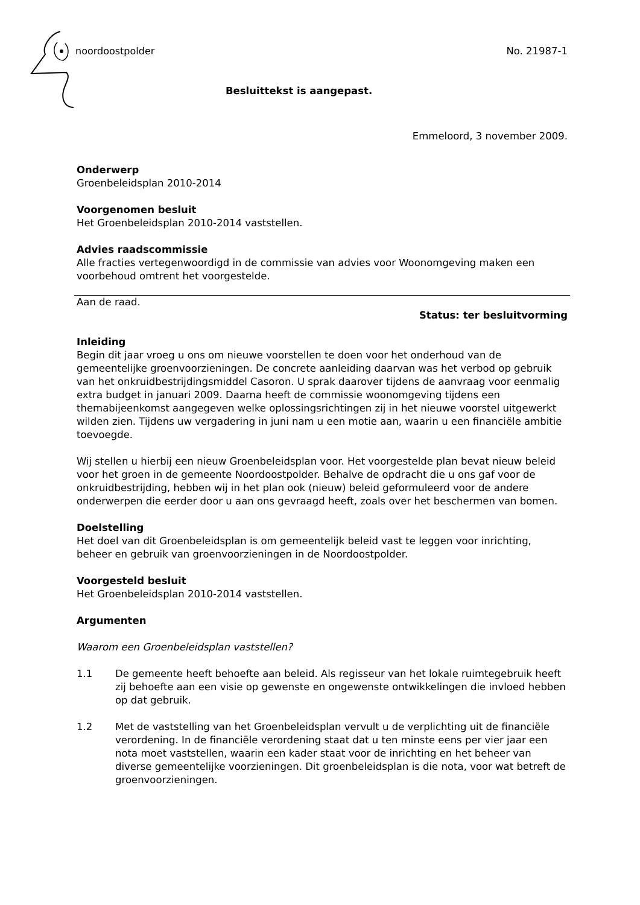noordoostpolder No. 21987-1
Besluittekst is aangepast.
Emmeloord, 3 november 2009.
Onderwerp
Groenbeleidsplan 2010-2014
Voorgenomen besluit
Het Groenbeleidsplan 2010-2014 vaststellen.
Advies raadscommissie
Alle fracties vertegenwoordigd in de commissie van advies voor Woonomgeving maken een voorbehoud omtrent het voorgestelde.
Aan de raad.
Status: ter besluitvorming
Inleiding
Begin dit jaar vroeg u ons om nieuwe voorstellen te doen voor het onderhoud van de gemeentelijke groenvoorzieningen. De concrete aanleiding daarvan was het verbod op gebruik van het onkruidbestrijdingsmiddel Casoron. U sprak daarover tijdens de aanvraag voor eenmalig extra budget in januari 2009. Daarna heeft de commissie woonomgeving tijdens een themabijeenkomst aangegeven welke oplossingsrichtingen zij in het nieuwe voorstel uitgewerkt wilden zien. Tijdens uw vergadering in juni nam u een motie aan, waarin u een financiële ambitie toevoegde.
Wij stellen u hierbij een nieuw Groenbeleidsplan voor. Het voorgestelde plan bevat nieuw beleid voor het groen in de gemeente Noordoostpolder. Behalve de opdracht die u ons gaf voor de onkruidbestrijding, hebben wij in het plan ook (nieuw) beleid geformuleerd voor de andere onderwerpen die eerder door u aan ons gevraagd heeft, zoals over het beschermen van bomen.
Doelstelling
Het doel van dit Groenbeleidsplan is om gemeentelijk beleid vast te leggen voor inrichting, beheer en gebruik van groenvoorzieningen in de Noordoostpolder.
Voorgesteld besluit
Het Groenbeleidsplan 2010-2014 vaststellen.
Argumenten
Waarom een Groenbeleidsplan vaststellen?
1.1 De gemeente heeft behoefte aan beleid. Als regisseur van het lokale ruimtegebruik heeft zij behoefte aan een visie op gewenste en ongewenste ontwikkelingen die invloed hebben op dat gebruik.
1.2 Met de vaststelling van het Groenbeleidsplan vervult u de verplichting uit de financiële verordening. In de financiële verordening staat dat u ten minste eens per vier jaar een nota moet vaststellen, waarin een kader staat voor de inrichting en het beheer van diverse gemeentelijke voorzieningen. Dit groenbeleidsplan is die nota, voor wat betreft de groenvoorzieningen.